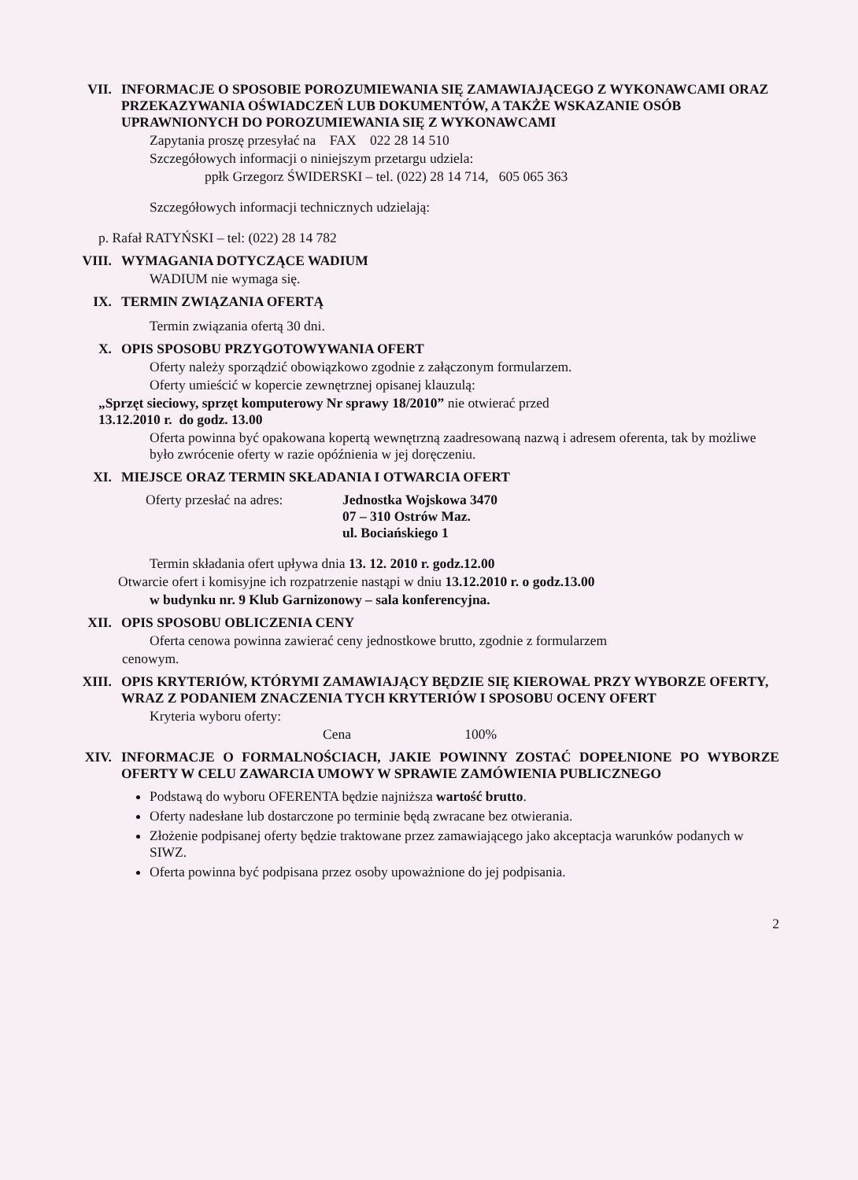VII. INFORMACJE O SPOSOBIE POROZUMIEWANIA SIĘ ZAMAWIAJĄCEGO Z WYKONAWCAMI ORAZ PRZEKAZYWANIA OŚWIADCZEŃ LUB DOKUMENTÓW, A TAKŻE WSKAZANIE OSÓB UPRAWNIONYCH DO POROZUMIEWANIA SIĘ Z WYKONAWCAMI
Zapytania proszę przesyłać na FAX 022 28 14 510
Szczegółowych informacji o niniejszym przetargu udziela:
ppłk Grzegorz ŚWIDERSKI – tel. (022) 28 14 714, 605 065 363
Szczegółowych informacji technicznych udzielają:
p. Rafał RATYŃSKI – tel: (022) 28 14 782
VIII. WYMAGANIA DOTYCZĄCE WADIUM
WADIUM nie wymaga się.
IX. TERMIN ZWIĄZANIA OFERTĄ
Termin związania ofertą 30 dni.
X. OPIS SPOSOBU PRZYGOTOWYWANIA OFERT
Oferty należy sporządzić obowiązkowo zgodnie z załączonym formularzem.
Oferty umieścić w kopercie zewnętrznej opisanej klauzulą:
„Sprzęt sieciowy, sprzęt komputerowy Nr sprawy 18/2010” nie otwierać przed
13.12.2010 r. do godz. 13.00
Oferta powinna być opakowana kopertą wewnętrzną zaadresowaną nazwą i adresem oferenta, tak by możliwe było zwrócenie oferty w razie opóźnienia w jej doręczeniu.
XI. MIEJSCE ORAZ TERMIN SKŁADANIA I OTWARCIA OFERT
Oferty przesłać na adres: Jednostka Wojskowa 3470
07 – 310 Ostrów Maz.
ul. Bociańskiego 1
Termin składania ofert upływa dnia 13. 12. 2010 r. godz.12.00
Otwarcie ofert i komisyjne ich rozpatrzenie nastąpi w dniu 13.12.2010 r. o godz.13.00
w budynku nr. 9 Klub Garnizonowy – sala konferencyjna.
XII. OPIS SPOSOBU OBLICZENIA CENY
Oferta cenowa powinna zawierać ceny jednostkowe brutto, zgodnie z formularzem
cenowym.
XIII. OPIS KRYTERIÓW, KTÓRYMI ZAMAWIAJĄCY BĘDZIE SIĘ KIEROWAŁ PRZY WYBORZE OFERTY, WRAZ Z PODANIEM ZNACZENIA TYCH KRYTERIÓW I SPOSOBU OCENY OFERT
Kryteria wyboru oferty:
Cena 100%
XIV. INFORMACJE O FORMALNOŚCIACH, JAKIE POWINNY ZOSTAĆ DOPEŁNIONE PO WYBORZE OFERTY W CELU ZAWARCIA UMOWY W SPRAWIE ZAMÓWIENIA PUBLICZNEGO
Podstawą do wyboru OFERENTA będzie najniższa wartość brutto.
Oferty nadesłane lub dostarczone po terminie będą zwracane bez otwierania.
Złożenie podpisanej oferty będzie traktowane przez zamawiającego jako akceptacja warunków podanych w SIWZ.
Oferta powinna być podpisana przez osoby upoważnione do jej podpisania.
2